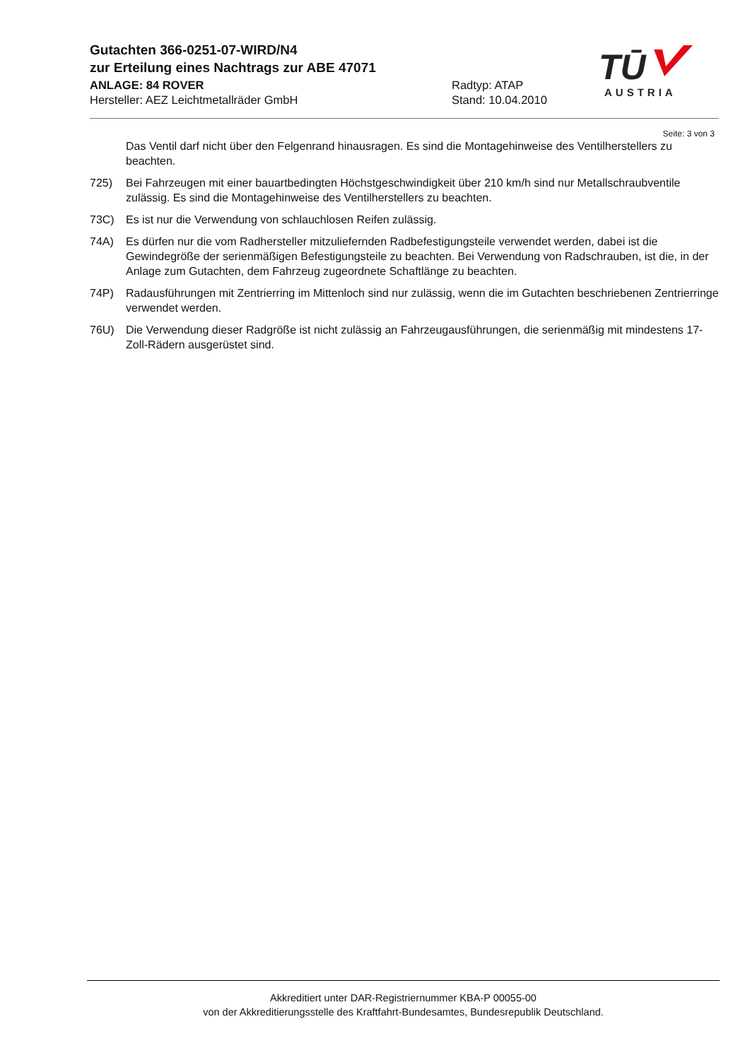Gutachten 366-0251-07-WIRD/N4
zur Erteilung eines Nachtrags zur ABE 47071
ANLAGE: 84 ROVER Radtyp: ATAP
Hersteller: AEZ Leichtmetallräder GmbH Stand: 10.04.2010
TŪ
AUSTRIA
Seite: 3 von 3
Das Ventil darf nicht über den Felgenrand hinausragen. Es sind die Montagehinweise des Ventilherstellers zu beachten.
725) Bei Fahrzeugen mit einer bauartbedingten Höchstgeschwindigkeit über 210 km/h sind nur Metallschraubventile zulässig. Es sind die Montagehinweise des Ventilherstellers zu beachten.
73C) Es ist nur die Verwendung von schlauchlosen Reifen zulässig.
74A) Es dürfen nur die vom Radhersteller mitzuliefernden Radbefestigungsteile verwendet werden, dabei ist die Gewindegröße der serienmäßigen Befestigungsteile zu beachten. Bei Verwendung von Radschrauben, ist die, in der Anlage zum Gutachten, dem Fahrzeug zugeordnete Schaftlänge zu beachten.
74P) Radausführungen mit Zentrierring im Mittenloch sind nur zulässig, wenn die im Gutachten beschriebenen Zentrierringe verwendet werden.
76U) Die Verwendung dieser Radgröße ist nicht zulässig an Fahrzeugausführungen, die serienmäßig mit mindestens 17-Zoll-Rädern ausgerüstet sind.
Akkreditiert unter DAR-Registriernummer KBA-P 00055-00
von der Akkreditierungsstelle des Kraftfahrt-Bundesamtes, Bundesrepublik Deutschland.